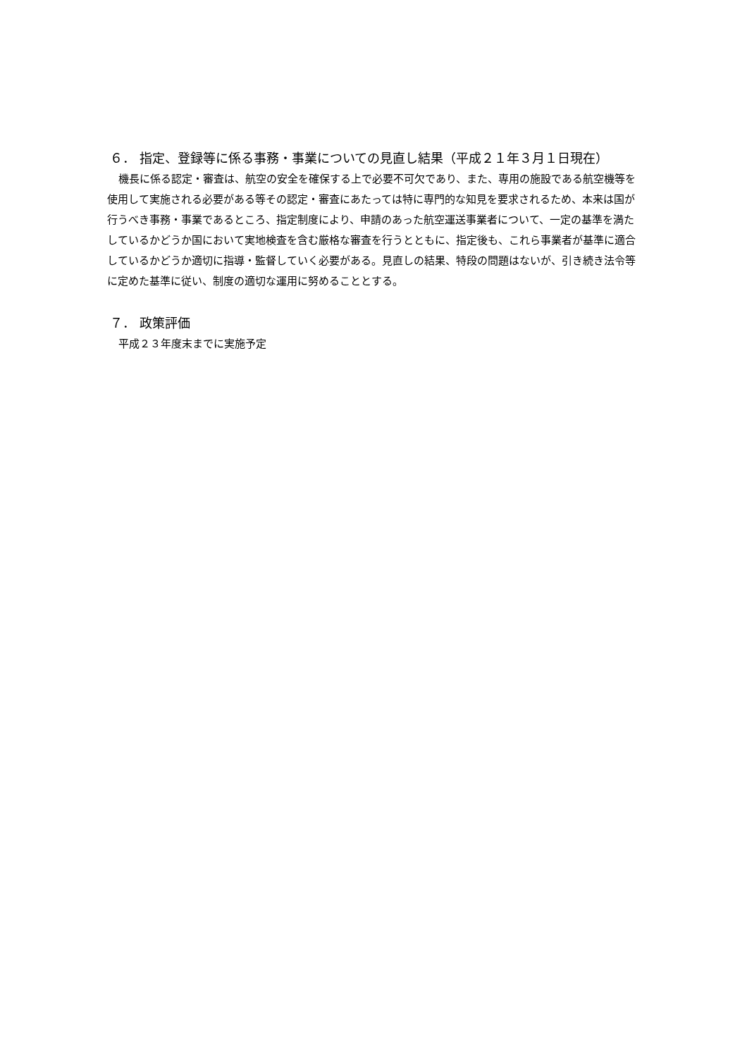６． 指定、登録等に係る事務・事業についての見直し結果（平成２１年３月１日現在）
機長に係る認定・審査は、航空の安全を確保する上で必要不可欠であり、また、専用の施設である航空機等を使用して実施される必要がある等その認定・審査にあたっては特に専門的な知見を要求されるため、本来は国が行うべき事務・事業であるところ、指定制度により、申請のあった航空運送事業者について、一定の基準を満たしているかどうか国において実地検査を含む厳格な審査を行うとともに、指定後も、これら事業者が基準に適合しているかどうか適切に指導・監督していく必要がある。見直しの結果、特段の問題はないが、引き続き法令等に定めた基準に従い、制度の適切な運用に努めることとする。
７． 政策評価
平成２３年度末までに実施予定